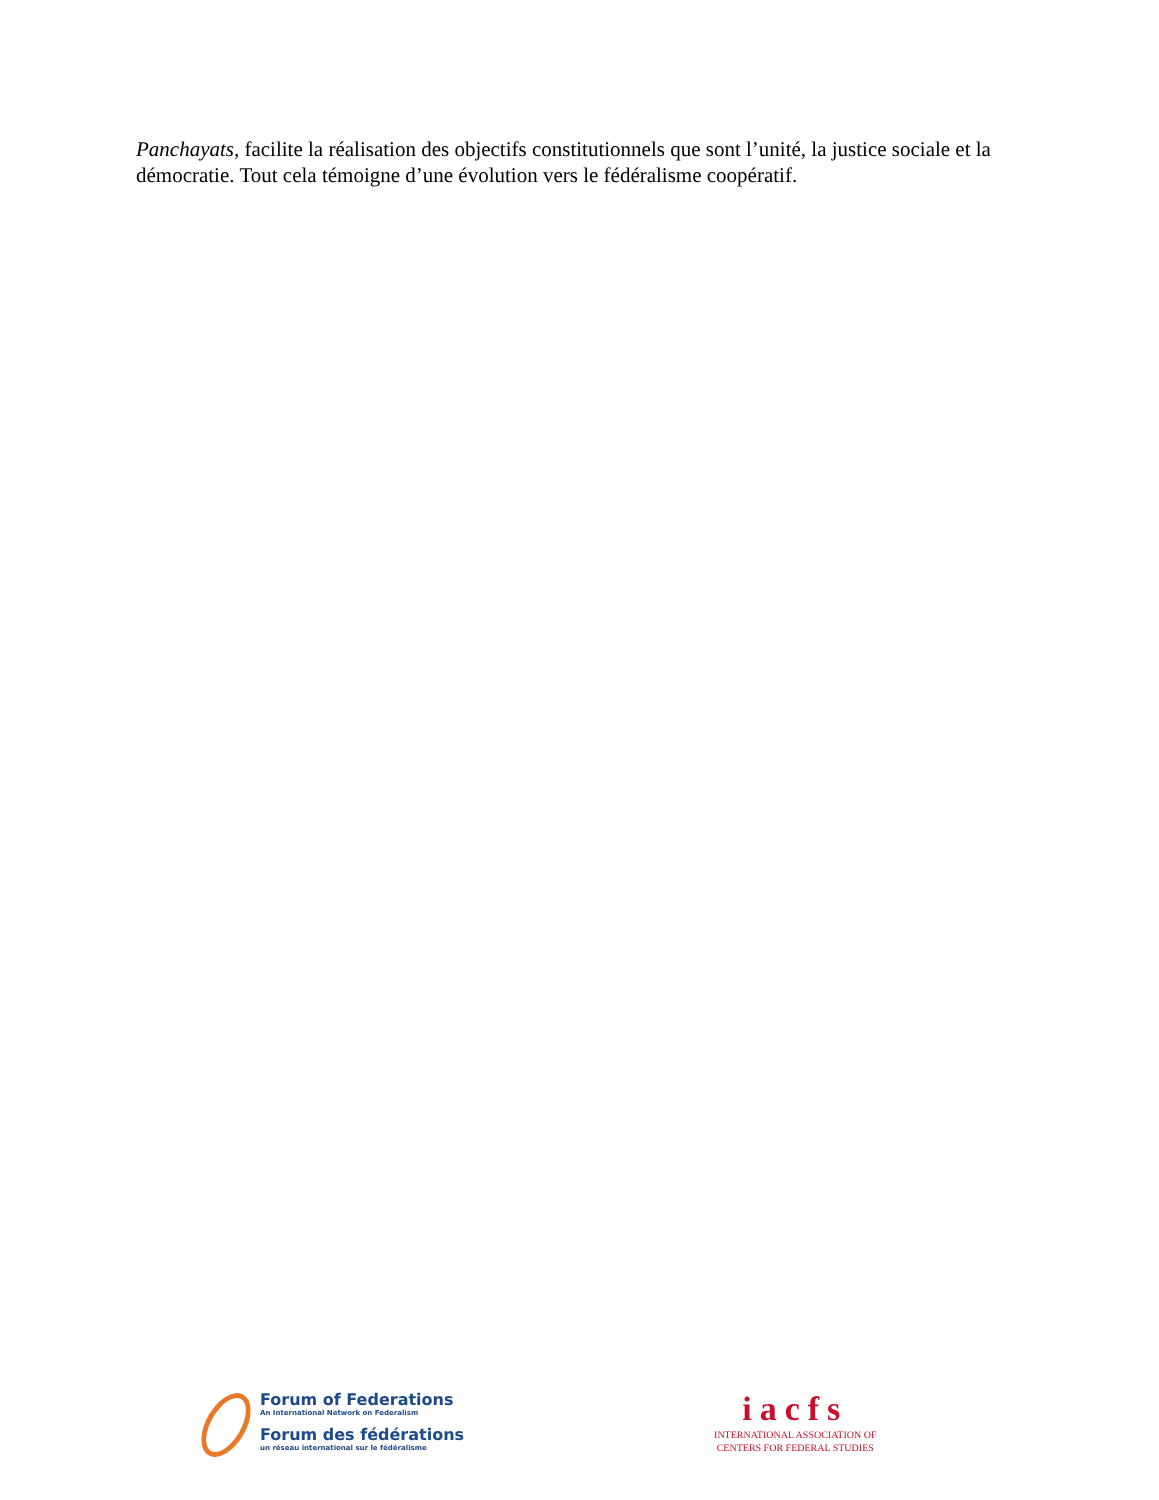Panchayats, facilite la réalisation des objectifs constitutionnels que sont l’unité, la justice sociale et la démocratie. Tout cela témoigne d’une évolution vers le fédéralisme coopératif.
Forum of Federations
An International Network on Federalism
Forum des fédérations
un réseau international sur le fédéralisme
iacfs
INTERNATIONAL ASSOCIATION OF
CENTERS FOR FEDERAL STUDIES